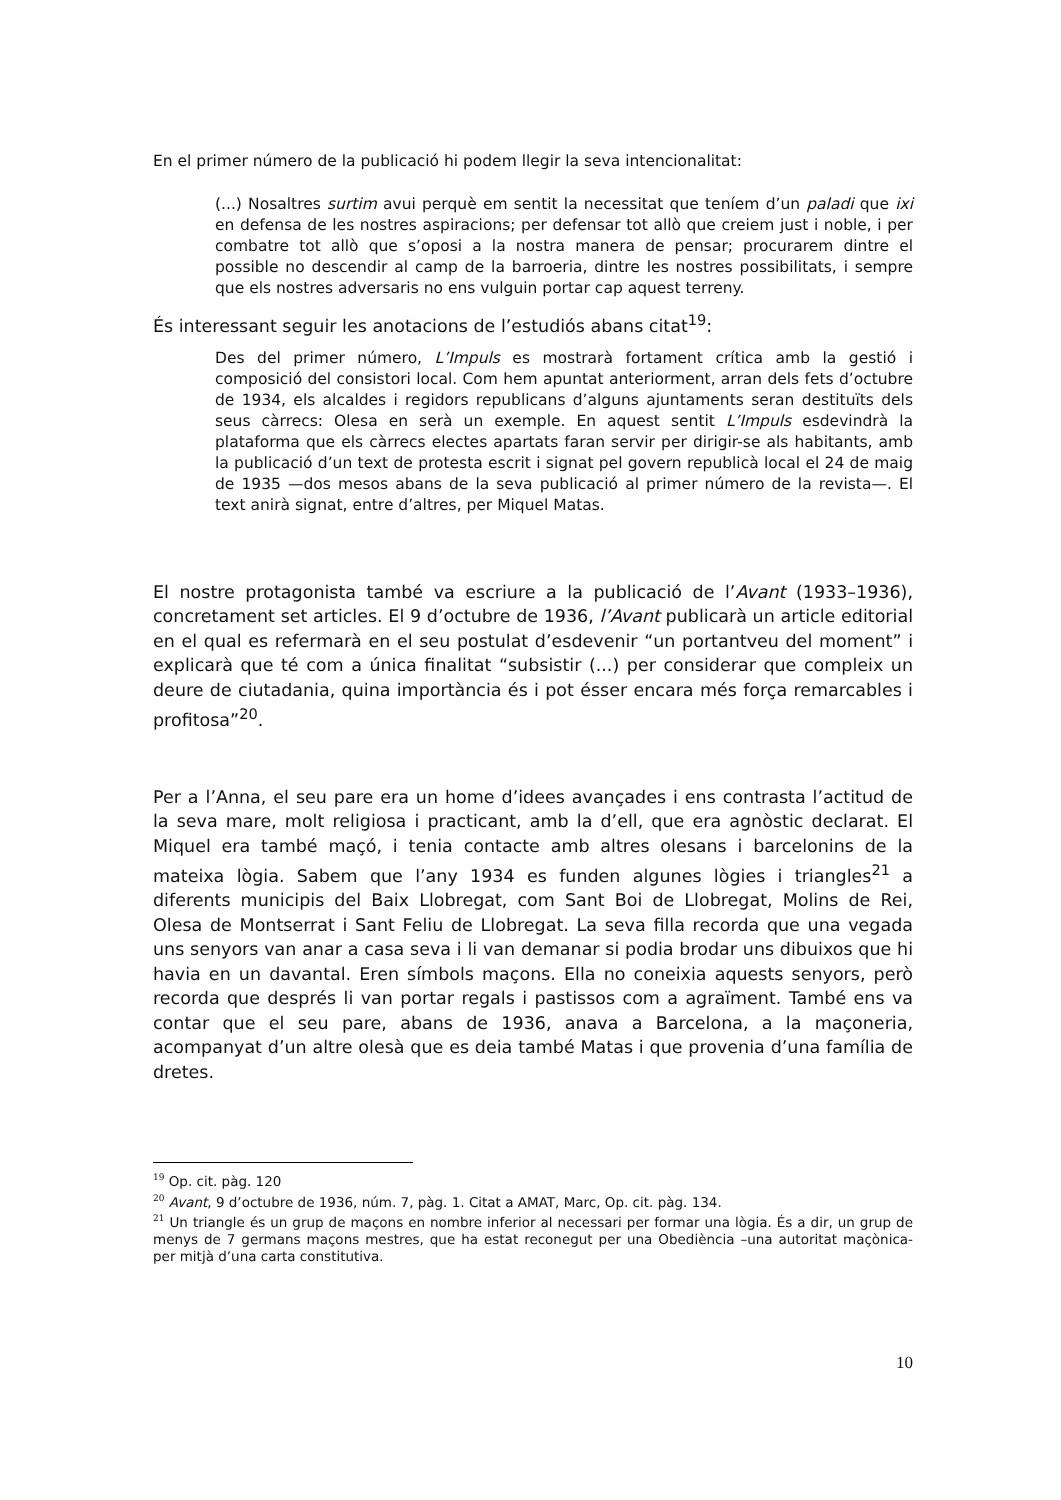En el primer número de la publicació hi podem llegir la seva intencionalitat:
(...) Nosaltres surtim avui perquè em sentit la necessitat que teníem d’un paladi que ixi en defensa de les nostres aspiracions; per defensar tot allò que creiem just i noble, i per combatre tot allò que s’oposi a la nostra manera de pensar; procurarem dintre el possible no descendir al camp de la barroeria, dintre les nostres possibilitats, i sempre que els nostres adversaris no ens vulguin portar cap aquest terreny.
És interessant seguir les anotacions de l’estudiós abans citat<sup>19</sup>:
Des del primer número, L’Impuls es mostrarà fortament crítica amb la gestió i composició del consistori local. Com hem apuntat anteriorment, arran dels fets d’octubre de 1934, els alcaldes i regidors republicans d’alguns ajuntaments seran destituïts dels seus càrrecs: Olesa en serà un exemple. En aquest sentit L’Impuls esdevindrà la plataforma que els càrrecs electes apartats faran servir per dirigir-se als habitants, amb la publicació d’un text de protesta escrit i signat pel govern republicà local el 24 de maig de 1935 —dos mesos abans de la seva publicació al primer número de la revista—. El text anirà signat, entre d’altres, per Miquel Matas.
El nostre protagonista també va escriure a la publicació de l’Avant (1933–1936), concretament set articles. El 9 d’octubre de 1936, l’Avant publicarà un article editorial en el qual es refermarà en el seu postulat d’esdevenir “un portantveu del moment” i explicarà que té com a única finalitat “subsistir (...) per considerar que compleix un deure de ciutadania, quina importància és i pot ésser encara més força remarcables i profitosa”<sup>20</sup>.
Per a l’Anna, el seu pare era un home d’idees avançades i ens contrasta l’actitud de la seva mare, molt religiosa i practicant, amb la d’ell, que era agnòstic declarat. El Miquel era també maçó, i tenia contacte amb altres olesans i barcelonins de la mateixa lògia. Sabem que l’any 1934 es funden algunes lògies i triangles<sup>21</sup> a diferents municipis del Baix Llobregat, com Sant Boi de Llobregat, Molins de Rei, Olesa de Montserrat i Sant Feliu de Llobregat. La seva filla recorda que una vegada uns senyors van anar a casa seva i li van demanar si podia brodar uns dibuixos que hi havia en un davantal. Eren símbols maçons. Ella no coneixia aquests senyors, però recorda que després li van portar regals i pastissos com a agraïment. També ens va contar que el seu pare, abans de 1936, anava a Barcelona, a la maçoneria, acompanyat d’un altre olesà que es deia també Matas i que provenia d’una família de dretes.
<sup>19</sup> Op. cit. pàg. 120
<sup>20</sup> Avant, 9 d’octubre de 1936, núm. 7, pàg. 1. Citat a AMAT, Marc, Op. cit. pàg. 134.
<sup>21</sup> Un triangle és un grup de maçons en nombre inferior al necessari per formar una lògia. És a dir, un grup de menys de 7 germans maçons mestres, que ha estat reconegut per una Obediència –una autoritat maçònica- per mitjà d’una carta constitutiva.
10